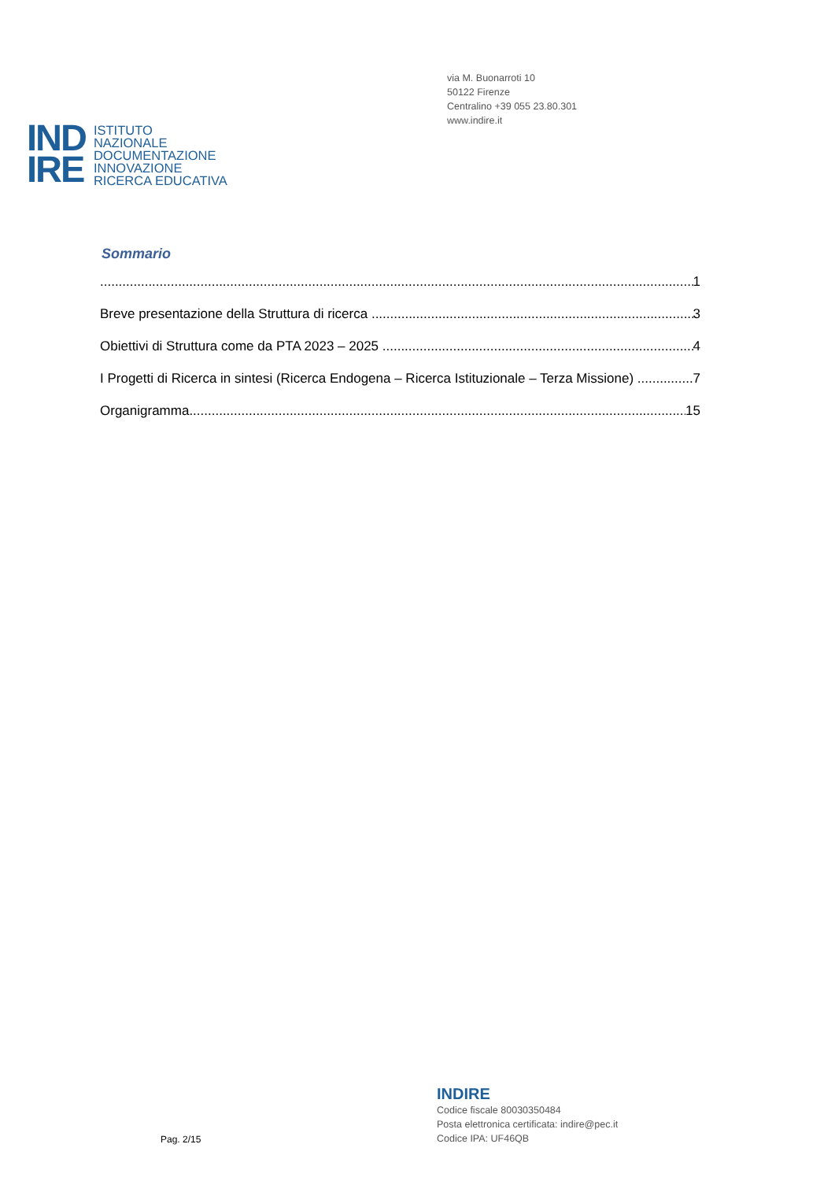via M. Buonarroti 10
50122 Firenze
Centralino +39 055 23.80.301
www.indire.it
IND
IRE
ISTITUTO
NAZIONALE
DOCUMENTAZIONE
INNOVAZIONE
RICERCA EDUCATIVA
Sommario
1
Breve presentazione della Struttura di ricerca 3
Obiettivi di Struttura come da PTA 2023 – 2025 4
I Progetti di Ricerca in sintesi (Ricerca Endogena – Ricerca Istituzionale – Terza Missione) 7
Organigramma 15
Pag. 2/15
INDIRE
Codice fiscale 80030350484
Posta elettronica certificata: indire@pec.it
Codice IPA: UF46QB